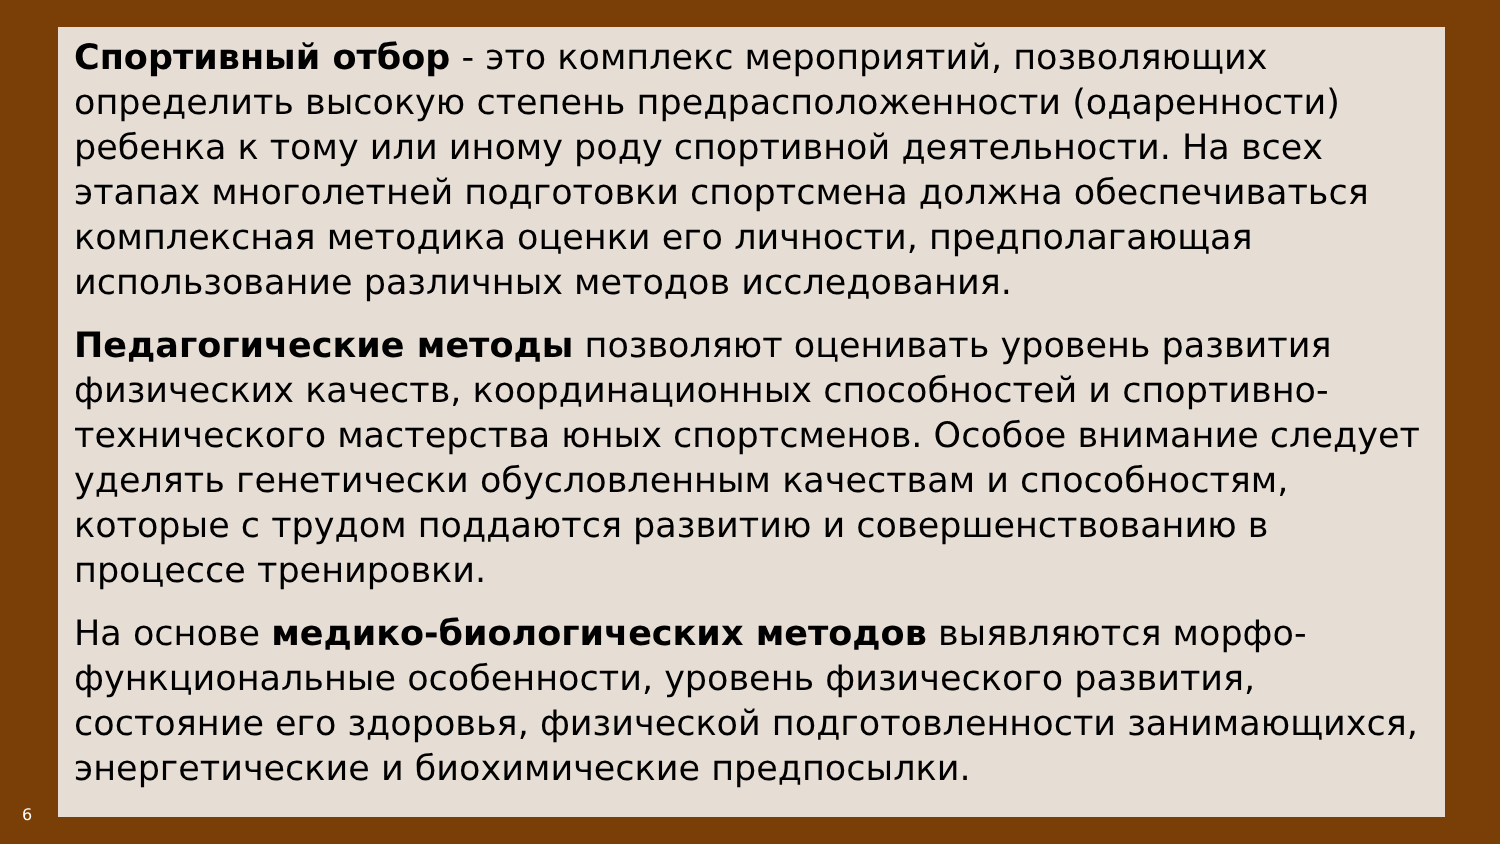Спортивный отбор - это комплекс мероприятий, позволяющих определить высокую степень предрасположенности (одаренности) ребенка к тому или иному роду спортивной деятельности. На всех этапах многолетней подготовки спортсмена должна обеспечиваться комплексная методика оценки его личности, предполагающая использование различных методов исследования.
Педагогические методы позволяют оценивать уровень развития физических качеств, координационных способностей и спортивно-технического мастерства юных спортсменов. Особое внимание следует уделять генетически обусловленным качествам и способностям, которые с трудом поддаются развитию и совершенствованию в процессе тренировки.
На основе медико-биологических методов выявляются морфо-функциональные особенности, уровень физического развития, состояние его здоровья, физической подготовленности занимающихся, энергетические и биохимические предпосылки.
6